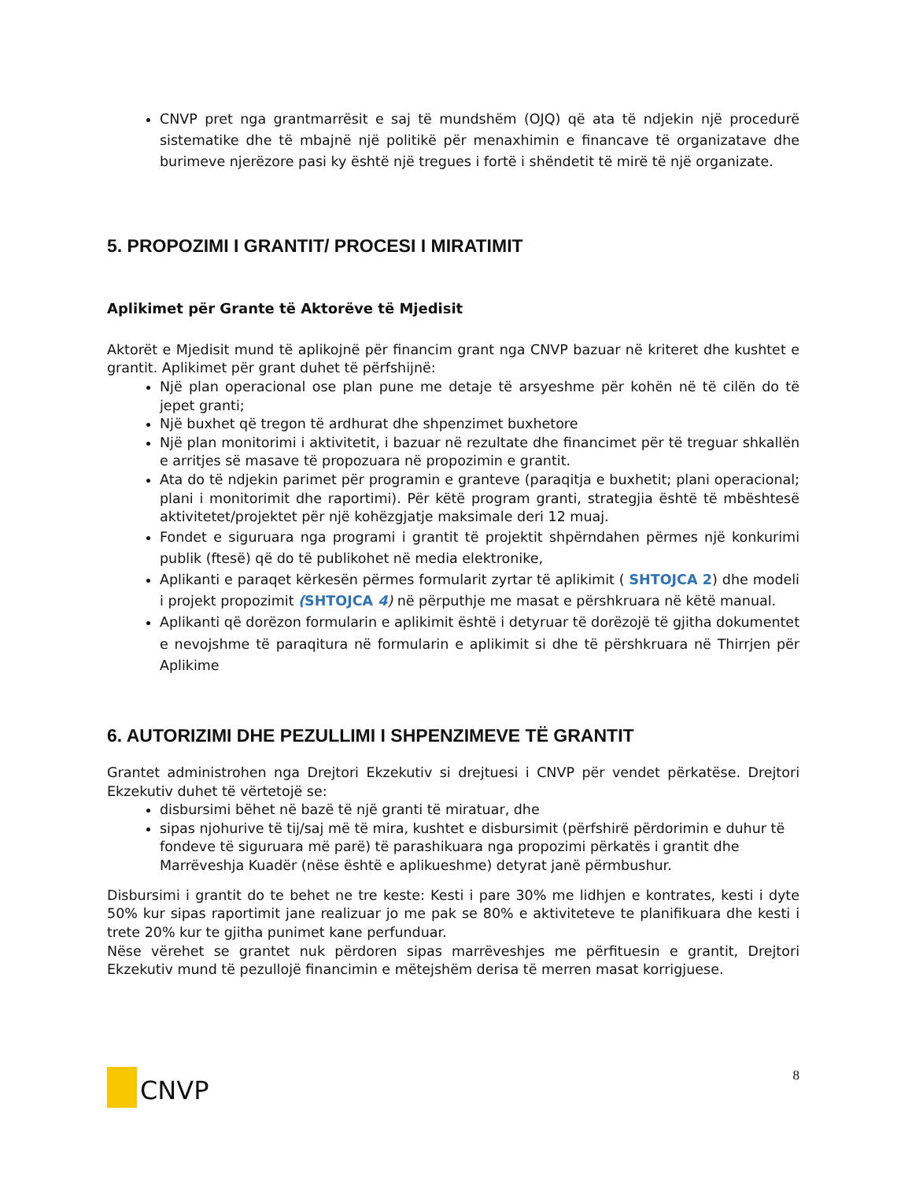CNVP pret nga grantmarrësit e saj të mundshëm (OJQ) që ata të ndjekin një procedurë sistematike dhe të mbajnë një politikë për menaxhimin e financave të organizatave dhe burimeve njerëzore pasi ky është një tregues i fortë i shëndetit të mirë të një organizate.
5. PROPOZIMI I GRANTIT/ PROCESI I MIRATIMIT
Aplikimet për Grante të Aktorëve të Mjedisit
Aktorët e Mjedisit mund të aplikojnë për financim grant nga CNVP bazuar në kriteret dhe kushtet e grantit. Aplikimet për grant duhet të përfshijnë:
Një plan operacional ose plan pune me detaje të arsyeshme për kohën në të cilën do të jepet granti;
Një buxhet që tregon të ardhurat dhe shpenzimet buxhetore
Një plan monitorimi i aktivitetit, i bazuar në rezultate dhe financimet për të treguar shkallën e arritjes së masave të propozuara në propozimin e grantit.
Ata do të ndjekin parimet për programin e granteve (paraqitja e buxhetit; plani operacional; plani i monitorimit dhe raportimi). Për këtë program granti, strategjia është të mbështesë aktivitetet/projektet për një kohëzgjatje maksimale deri 12 muaj.
Fondet e siguruara nga programi i grantit të projektit shpërndahen përmes një konkurimi publik (ftesë) që do të publikohet në media elektronike,
Aplikanti e paraqet kërkesën përmes formularit zyrtar të aplikimit ( SHTOJCA 2) dhe modeli i projekt propozimit (SHTOJCA 4) në përputhje me masat e përshkruara në këtë manual.
Aplikanti që dorëzon formularin e aplikimit është i detyruar të dorëzojë të gjitha dokumentet e nevojshme të paraqitura në formularin e aplikimit si dhe të përshkruara në Thirrjen për Aplikime
6. AUTORIZIMI DHE PEZULLIMI I SHPENZIMEVE TË GRANTIT
Grantet administrohen nga Drejtori Ekzekutiv si drejtuesi i CNVP për vendet përkatëse. Drejtori Ekzekutiv duhet të vërtetojë se:
disbursimi bëhet në bazë të një granti të miratuar, dhe
sipas njohurive të tij/saj më të mira, kushtet e disbursimit (përfshirë përdorimin e duhur të fondeve të siguruara më parë) të parashikuara nga propozimi përkatës i grantit dhe Marrëveshja Kuadër (nëse është e aplikueshme) detyrat janë përmbushur.
Disbursimi i grantit do te behet ne tre keste: Kesti i pare 30% me lidhjen e kontrates, kesti i dyte 50% kur sipas raportimit jane realizuar jo me pak se 80% e aktiviteteve te planifikuara dhe kesti i trete 20% kur te gjitha punimet kane perfunduar.
Nëse vërehet se grantet nuk përdoren sipas marrëveshjes me përfituesin e grantit, Drejtori Ekzekutiv mund të pezullojë financimin e mëtejshëm derisa të merren masat korrigjuese.
CNVP
8